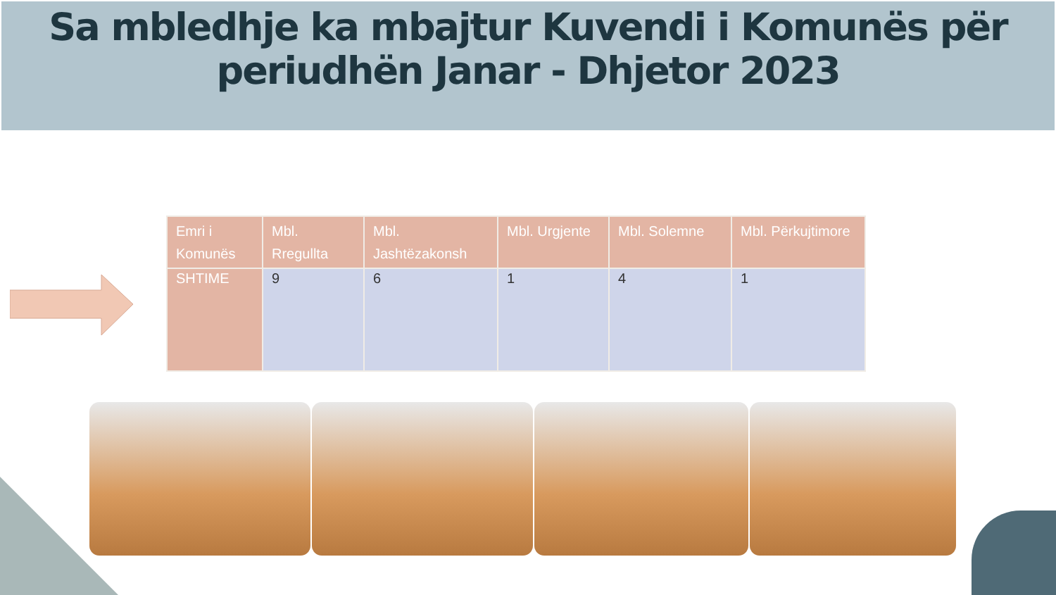Sa mbledhje ka mbajtur Kuvendi i Komunës për periudhën Janar - Dhjetor 2023
| Emri i Komunës | Mbl. Rregullta | Mbl. Jashtëzakonsh | Mbl. Urgjente | Mbl. Solemne | Mbl. Përkujtimore |
| --- | --- | --- | --- | --- | --- |
| SHTIME | 9 | 6 | 1 | 4 | 1 |